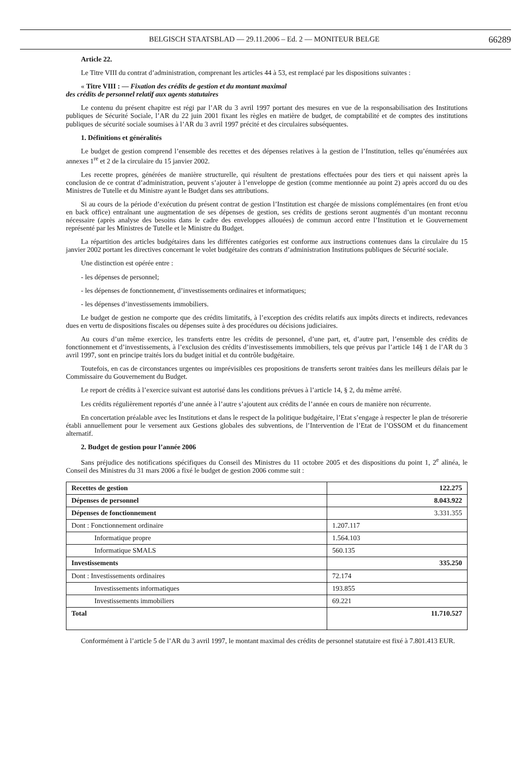BELGISCH STAATSBLAD — 29.11.2006 – Ed. 2 — MONITEUR BELGE
66289
Article 22.
Le Titre VIII du contrat d’administration, comprenant les articles 44 à 53, est remplacé par les dispositions suivantes :
« Titre VIII : — Fixation des crédits de gestion et du montant maximal
des crédits de personnel relatif aux agents statutaires
Le contenu du présent chapitre est régi par l’AR du 3 avril 1997 portant des mesures en vue de la responsabilisation des Institutions publiques de Sécurité Sociale, l’AR du 22 juin 2001 fixant les règles en matière de budget, de comptabilité et de comptes des institutions publiques de sécurité sociale soumises à l’AR du 3 avril 1997 précité et des circulaires subséquentes.
1. Définitions et généralités
Le budget de gestion comprend l’ensemble des recettes et des dépenses relatives à la gestion de l’Institution, telles qu’énumérées aux annexes 1<sup>re</sup> et 2 de la circulaire du 15 janvier 2002.
Les recette propres, générées de manière structurelle, qui résultent de prestations effectuées pour des tiers et qui naissent après la conclusion de ce contrat d’administration, peuvent s’ajouter à l’enveloppe de gestion (comme mentionnée au point 2) après accord du ou des Ministres de Tutelle et du Ministre ayant le Budget dans ses attributions.
Si au cours de la période d’exécution du présent contrat de gestion l’Institution est chargée de missions complémentaires (en front et/ou en back office) entraînant une augmentation de ses dépenses de gestion, ses crédits de gestions seront augmentés d’un montant reconnu nécessaire (après analyse des besoins dans le cadre des enveloppes allouées) de commun accord entre l’Institution et le Gouvernement représenté par les Ministres de Tutelle et le Ministre du Budget.
La répartition des articles budgétaires dans les différentes catégories est conforme aux instructions contenues dans la circulaire du 15 janvier 2002 portant les directives concernant le volet budgétaire des contrats d’administration Institutions publiques de Sécurité sociale.
Une distinction est opérée entre :
- les dépenses de personnel;
- les dépenses de fonctionnement, d’investissements ordinaires et informatiques;
- les dépenses d’investissements immobiliers.
Le budget de gestion ne comporte que des crédits limitatifs, à l’exception des crédits relatifs aux impôts directs et indirects, redevances dues en vertu de dispositions fiscales ou dépenses suite à des procédures ou décisions judiciaires.
Au cours d’un même exercice, les transferts entre les crédits de personnel, d’une part, et, d’autre part, l’ensemble des crédits de fonctionnement et d’investissements, à l’exclusion des crédits d’investissements immobiliers, tels que prévus par l’article 14§ 1 de l’AR du 3 avril 1997, sont en principe traités lors du budget initial et du contrôle budgétaire.
Toutefois, en cas de circonstances urgentes ou imprévisibles ces propositions de transferts seront traitées dans les meilleurs délais par le Commissaire du Gouvernement du Budget.
Le report de crédits à l’exercice suivant est autorisé dans les conditions prévues à l’article 14, § 2, du même arrêté.
Les crédits régulièrement reportés d’une année à l’autre s’ajoutent aux crédits de l’année en cours de manière non récurrente.
En concertation préalable avec les Institutions et dans le respect de la politique budgétaire, l’Etat s’engage à respecter le plan de trésorerie établi annuellement pour le versement aux Gestions globales des subventions, de l’Intervention de l’Etat de l’OSSOM et du financement alternatif.
2. Budget de gestion pour l’année 2006
Sans préjudice des notifications spécifiques du Conseil des Ministres du 11 octobre 2005 et des dispositions du point 1, 2<sup>e</sup> alinéa, le Conseil des Ministres du 31 mars 2006 a fixé le budget de gestion 2006 comme suit :
| Recettes de gestion | 122.275 |
| Dépenses de personnel | 8.043.922 |
| Dépenses de fonctionnement | 3.331.355 |
| Dont : Fonctionnement ordinaire | 1.207.117 |
| Informatique propre | 1.564.103 |
| Informatique SMALS | 560.135 |
| Investissements | 335.250 |
| Dont : Investissements ordinaires | 72.174 |
| Investissements informatiques | 193.855 |
| Investissements immobiliers | 69.221 |
| Total | 11.710.527 |
Conformément à l’article 5 de l’AR du 3 avril 1997, le montant maximal des crédits de personnel statutaire est fixé à 7.801.413 EUR.